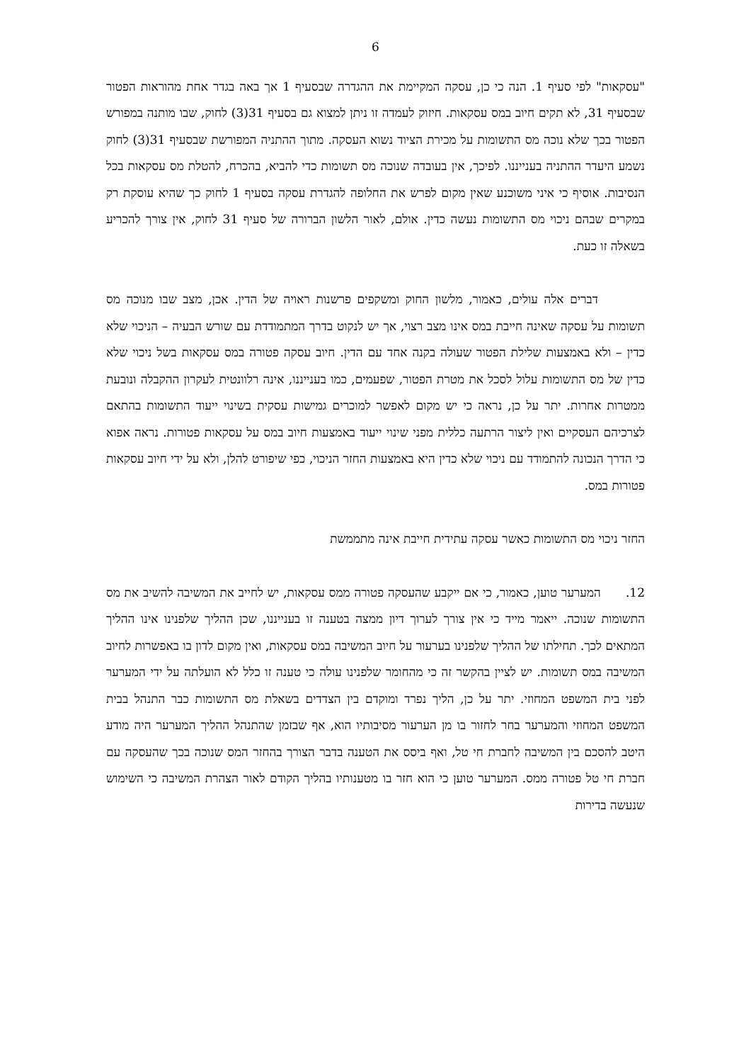6
"עסקאות" לפי סעיף 1. הנה כי כן, עסקה המקיימת את ההגדרה שבסעיף 1 אך באה בגדר אחת מהוראות הפטור שבסעיף 31, לא תקים חיוב במס עסקאות. חיזוק לעמדה זו ניתן למצוא גם בסעיף 31(3) לחוק, שבו מותנה במפורש הפטור בכך שלא נוכה מס התשומות על מכירת הציוד נשוא העסקה. מתוך ההתניה המפורשת שבסעיף 31(3) לחוק נשמע היעדר ההתניה בענייננו. לפיכך, אין בעובדה שנוכה מס תשומות כדי להביא, בהכרח, להטלת מס עסקאות בכל הנסיבות. אוסיף כי איני משוכנע שאין מקום לפרש את החלופה להגדרת עסקה בסעיף 1 לחוק כך שהיא עוסקת רק במקרים שבהם ניכוי מס התשומות נעשה כדין. אולם, לאור הלשון הברורה של סעיף 31 לחוק, אין צורך להכריע בשאלה זו כעת.
דברים אלה עולים, כאמור, מלשון החוק ומשקפים פרשנות ראויה של הדין. אכן, מצב שבו מנוכה מס תשומות על עסקה שאינה חייבת במס אינו מצב רצוי, אך יש לנקוט בדרך המתמודדת עם שורש הבעיה – הניכוי שלא כדין – ולא באמצעות שלילת הפטור שעולה בקנה אחד עם הדין. חיוב עסקה פטורה במס עסקאות בשל ניכוי שלא כדין של מס התשומות עלול לסכל את מטרת הפטור, שפעמים, כמו בענייננו, אינה רלוונטית לעקרון ההקבלה ונובעת ממטרות אחרות. יתר על כן, נראה כי יש מקום לאפשר למוכרים גמישות עסקית בשינוי ייעוד התשומות בהתאם לצרכיהם העסקיים ואין ליצור הרתעה כללית מפני שינוי ייעוד באמצעות חיוב במס על עסקאות פטורות. נראה אפוא כי הדרך הנכונה להתמודד עם ניכוי שלא כדין היא באמצעות החזר הניכוי, כפי שיפורט להלן, ולא על ידי חיוב עסקאות פטורות במס.
החזר ניכוי מס התשומות כאשר עסקה עתידית חייבת אינה מתממשת
12. המערער טוען, כאמור, כי אם ייקבע שהעסקה פטורה ממס עסקאות, יש לחייב את המשיבה להשיב את מס התשומות שנוכה. ייאמר מייד כי אין צורך לערוך דיון ממצה בטענה זו בענייננו, שכן ההליך שלפנינו אינו ההליך המתאים לכך. תחילתו של ההליך שלפנינו בערעור על חיוב המשיבה במס עסקאות, ואין מקום לדון בו באפשרות לחיוב המשיבה במס תשומות. יש לציין בהקשר זה כי מהחומר שלפנינו עולה כי טענה זו כלל לא הועלתה על ידי המערער לפני בית המשפט המחוזי. יתר על כן, הליך נפרד ומוקדם בין הצדדים בשאלת מס התשומות כבר התנהל בבית המשפט המחוזי והמערער בחר לחזור בו מן הערעור מסיבותיו הוא, אף שבזמן שהתנהל ההליך המערער היה מודע היטב להסכם בין המשיבה לחברת חי טל, ואף ביסס את הטענה בדבר הצורך בהחזר המס שנוכה בכך שהעסקה עם חברת חי טל פטורה ממס. המערער טוען כי הוא חזר בו מטענותיו בהליך הקודם לאור הצהרת המשיבה כי השימוש שנעשה בדירות